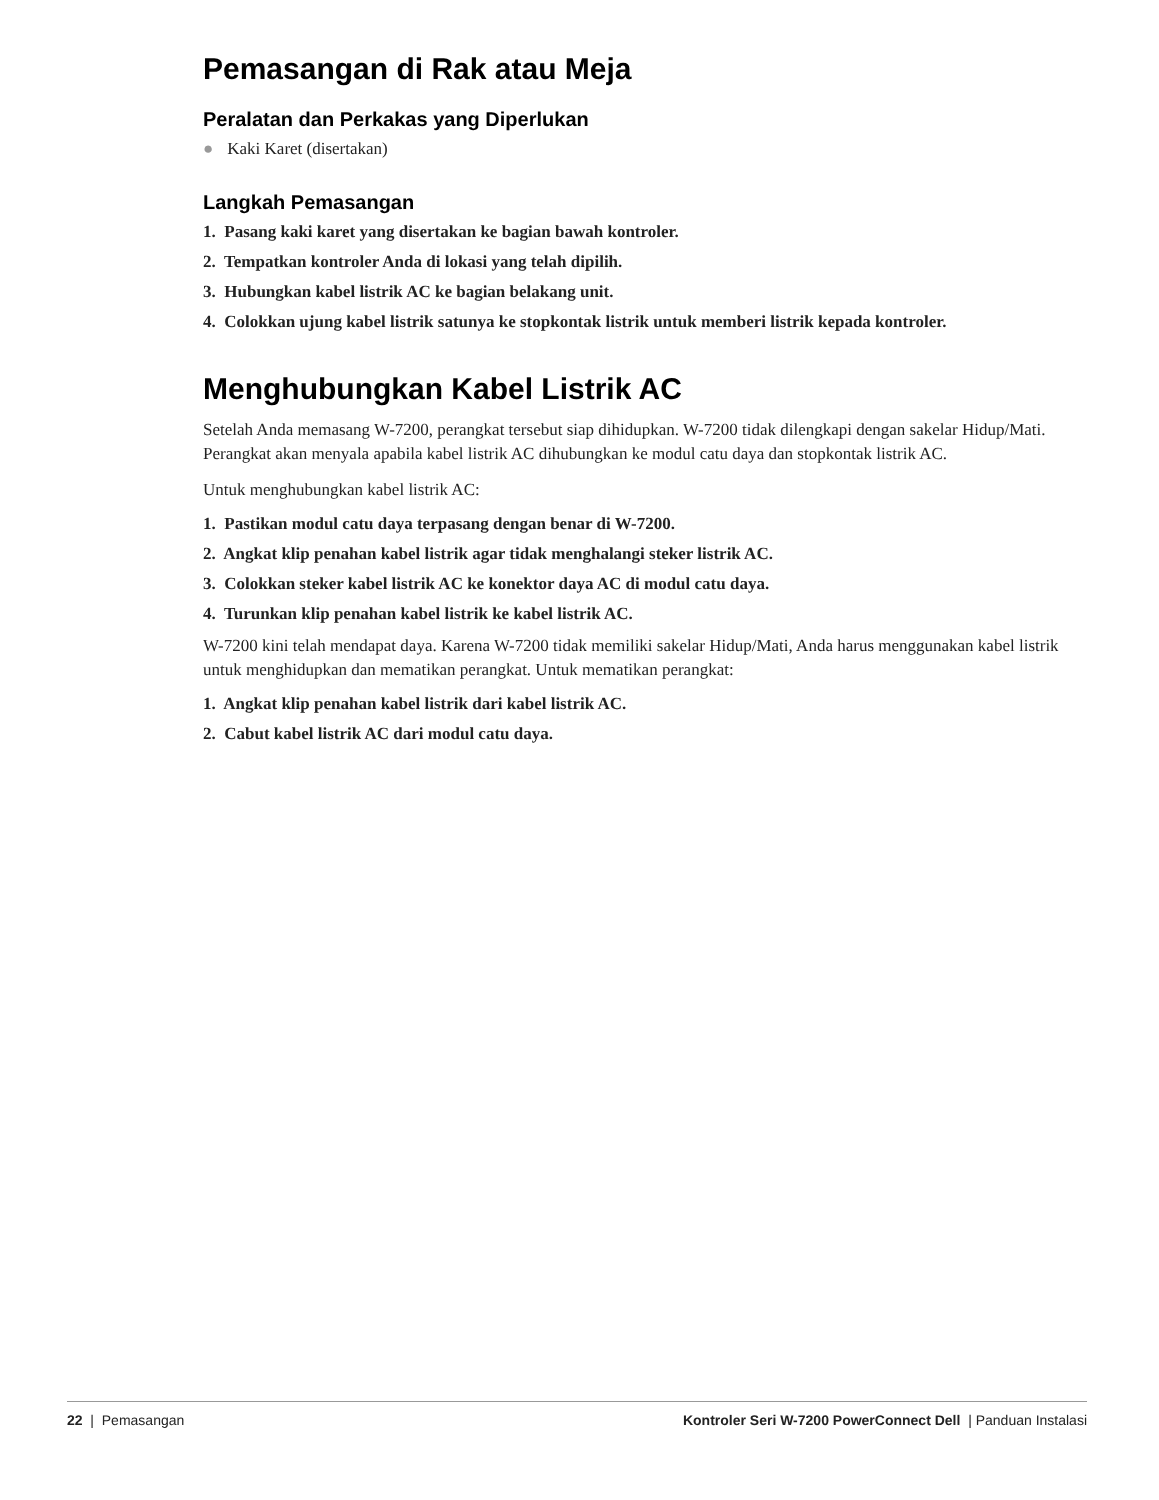Pemasangan di Rak atau Meja
Peralatan dan Perkakas yang Diperlukan
● Kaki Karet (disertakan)
Langkah Pemasangan
1. Pasang kaki karet yang disertakan ke bagian bawah kontroler.
2. Tempatkan kontroler Anda di lokasi yang telah dipilih.
3. Hubungkan kabel listrik AC ke bagian belakang unit.
4. Colokkan ujung kabel listrik satunya ke stopkontak listrik untuk memberi listrik kepada kontroler.
Menghubungkan Kabel Listrik AC
Setelah Anda memasang W-7200, perangkat tersebut siap dihidupkan. W-7200 tidak dilengkapi dengan sakelar Hidup/Mati. Perangkat akan menyala apabila kabel listrik AC dihubungkan ke modul catu daya dan stopkontak listrik AC.
Untuk menghubungkan kabel listrik AC:
1. Pastikan modul catu daya terpasang dengan benar di W-7200.
2. Angkat klip penahan kabel listrik agar tidak menghalangi steker listrik AC.
3. Colokkan steker kabel listrik AC ke konektor daya AC di modul catu daya.
4. Turunkan klip penahan kabel listrik ke kabel listrik AC.
W-7200 kini telah mendapat daya. Karena W-7200 tidak memiliki sakelar Hidup/Mati, Anda harus menggunakan kabel listrik untuk menghidupkan dan mematikan perangkat. Untuk mematikan perangkat:
1. Angkat klip penahan kabel listrik dari kabel listrik AC.
2. Cabut kabel listrik AC dari modul catu daya.
22 | Pemasangan Kontroler Seri W-7200 PowerConnect Dell | Panduan Instalasi